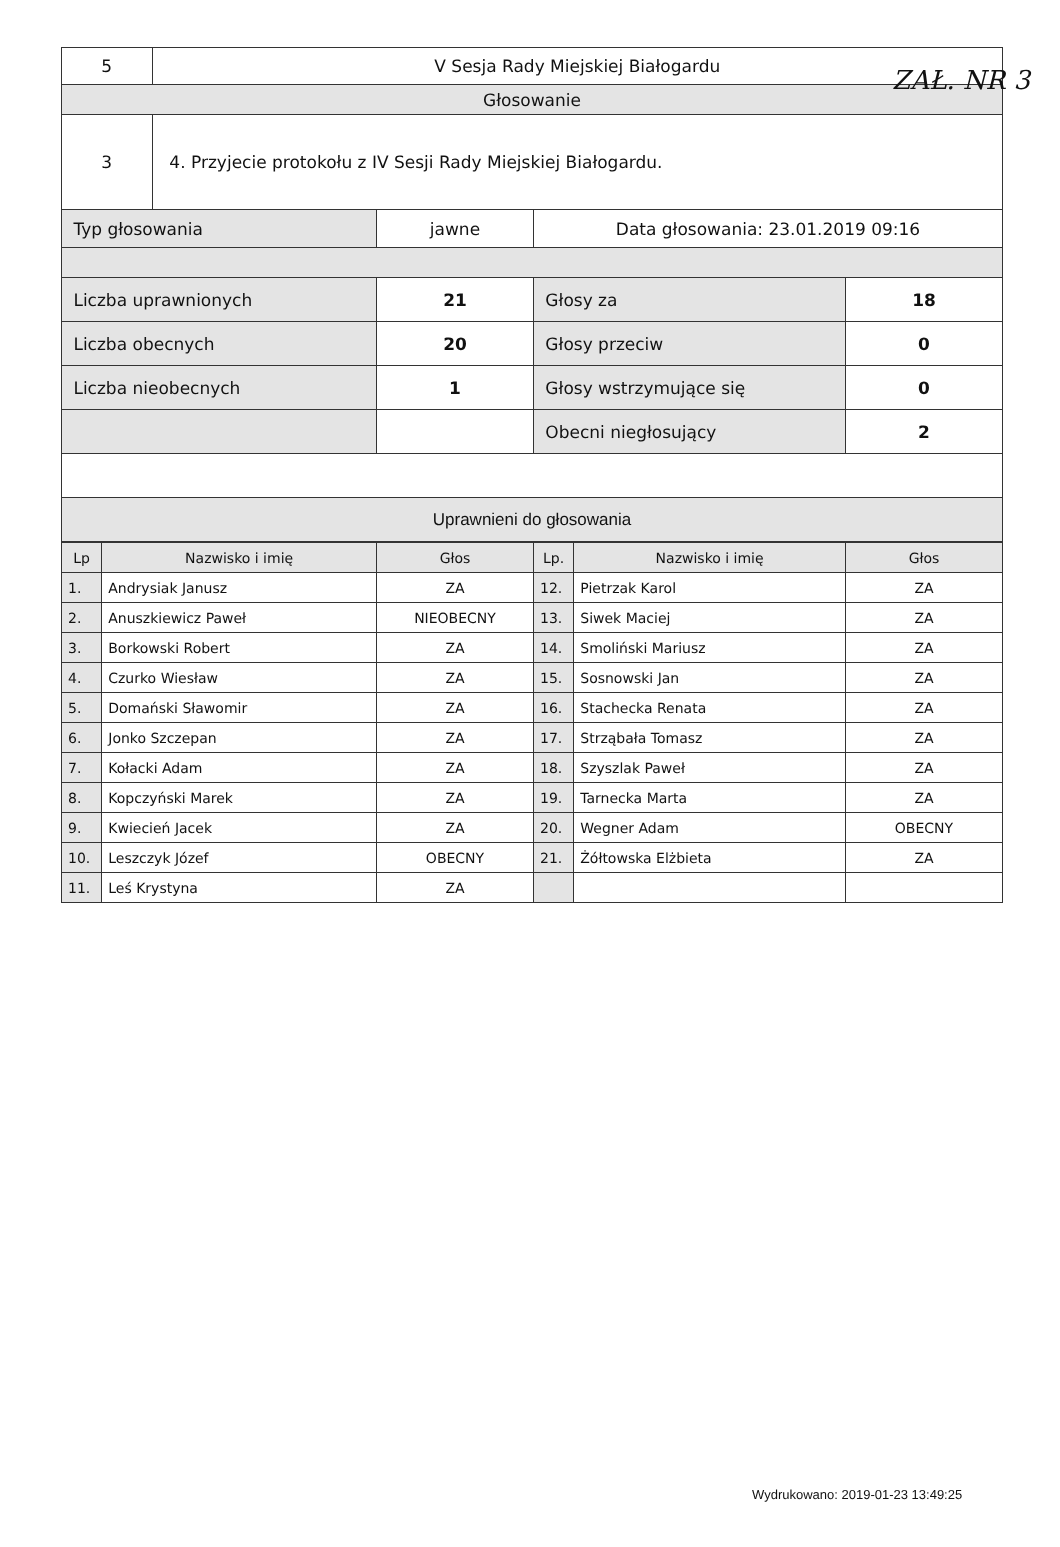ZAŁ. NR 3
| 5 | V Sesja Rady Miejskiej Białogardu | | | |
| Głosowanie | | | | |
| 3 | 4. Przyjecie protokołu z IV Sesji Rady Miejskiej Białogardu. | | | |
| Typ głosowania | | jawne | Data głosowania: 23.01.2019 09:16 | |
| Liczba uprawnionych | | 21 | Głosy za | 18 |
| Liczba obecnych | | 20 | Głosy przeciw | 0 |
| Liczba nieobecnych | | 1 | Głosy wstrzymujące się | 0 |
| | | | Obecni niegłosujący | 2 |
| Uprawnieni do głosowania | | | | |
| Lp | Nazwisko i imię | Głos | Lp. | Nazwisko i imię | Głos |
| --- | --- | --- | --- | --- | --- |
| 1. | Andrysiak Janusz | ZA | 12. | Pietrzak Karol | ZA |
| 2. | Anuszkiewicz Paweł | NIEOBECNY | 13. | Siwek Maciej | ZA |
| 3. | Borkowski Robert | ZA | 14. | Smoliński Mariusz | ZA |
| 4. | Czurko Wiesław | ZA | 15. | Sosnowski Jan | ZA |
| 5. | Domański Sławomir | ZA | 16. | Stachecka Renata | ZA |
| 6. | Jonko Szczepan | ZA | 17. | Strząbała Tomasz | ZA |
| 7. | Kołacki Adam | ZA | 18. | Szyszlak Paweł | ZA |
| 8. | Kopczyński Marek | ZA | 19. | Tarnecka Marta | ZA |
| 9. | Kwiecień Jacek | ZA | 20. | Wegner Adam | OBECNY |
| 10. | Leszczyk Józef | OBECNY | 21. | Żółtowska Elżbieta | ZA |
| 11. | Leś Krystyna | ZA | | | |
Wydrukowano: 2019-01-23 13:49:25